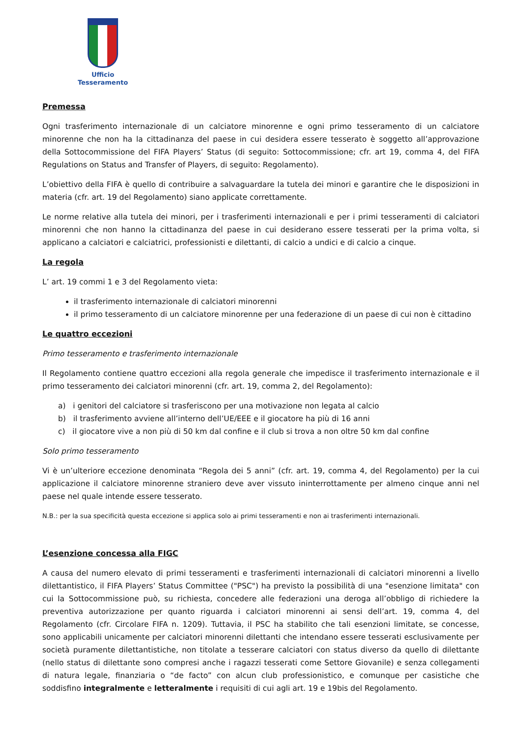Ufficio Tesseramento
Premessa
Ogni trasferimento internazionale di un calciatore minorenne e ogni primo tesseramento di un calciatore minorenne che non ha la cittadinanza del paese in cui desidera essere tesserato è soggetto all’approvazione della Sottocommissione del FIFA Players’ Status (di seguito: Sottocommissione; cfr. art 19, comma 4, del FIFA Regulations on Status and Transfer of Players, di seguito: Regolamento).
L’obiettivo della FIFA è quello di contribuire a salvaguardare la tutela dei minori e garantire che le disposizioni in materia (cfr. art. 19 del Regolamento) siano applicate correttamente.
Le norme relative alla tutela dei minori, per i trasferimenti internazionali e per i primi tesseramenti di calciatori minorenni che non hanno la cittadinanza del paese in cui desiderano essere tesserati per la prima volta, si applicano a calciatori e calciatrici, professionisti e dilettanti, di calcio a undici e di calcio a cinque.
La regola
L’ art. 19 commi 1 e 3 del Regolamento vieta:
il trasferimento internazionale di calciatori minorenni
il primo tesseramento di un calciatore minorenne per una federazione di un paese di cui non è cittadino
Le quattro eccezioni
Primo tesseramento e trasferimento internazionale
Il Regolamento contiene quattro eccezioni alla regola generale che impedisce il trasferimento internazionale e il primo tesseramento dei calciatori minorenni (cfr. art. 19, comma 2, del Regolamento):
a) i genitori del calciatore si trasferiscono per una motivazione non legata al calcio
b) il trasferimento avviene all’interno dell’UE/EEE e il giocatore ha più di 16 anni
c) il giocatore vive a non più di 50 km dal confine e il club si trova a non oltre 50 km dal confine
Solo primo tesseramento
Vi è un’ulteriore eccezione denominata “Regola dei 5 anni” (cfr. art. 19, comma 4, del Regolamento) per la cui applicazione il calciatore minorenne straniero deve aver vissuto ininterrottamente per almeno cinque anni nel paese nel quale intende essere tesserato.
N.B.: per la sua specificità questa eccezione si applica solo ai primi tesseramenti e non ai trasferimenti internazionali.
L’esenzione concessa alla FIGC
A causa del numero elevato di primi tesseramenti e trasferimenti internazionali di calciatori minorenni a livello dilettantistico, il FIFA Players’ Status Committee ("PSC") ha previsto la possibilità di una "esenzione limitata" con cui la Sottocommissione può, su richiesta, concedere alle federazioni una deroga all’obbligo di richiedere la preventiva autorizzazione per quanto riguarda i calciatori minorenni ai sensi dell’art. 19, comma 4, del Regolamento (cfr. Circolare FIFA n. 1209). Tuttavia, il PSC ha stabilito che tali esenzioni limitate, se concesse, sono applicabili unicamente per calciatori minorenni dilettanti che intendano essere tesserati esclusivamente per società puramente dilettantistiche, non titolate a tesserare calciatori con status diverso da quello di dilettante (nello status di dilettante sono compresi anche i ragazzi tesserati come Settore Giovanile) e senza collegamenti di natura legale, finanziaria o “de facto” con alcun club professionistico, e comunque per casistiche che soddisfino integralmente e letteralmente i requisiti di cui agli art. 19 e 19bis del Regolamento.